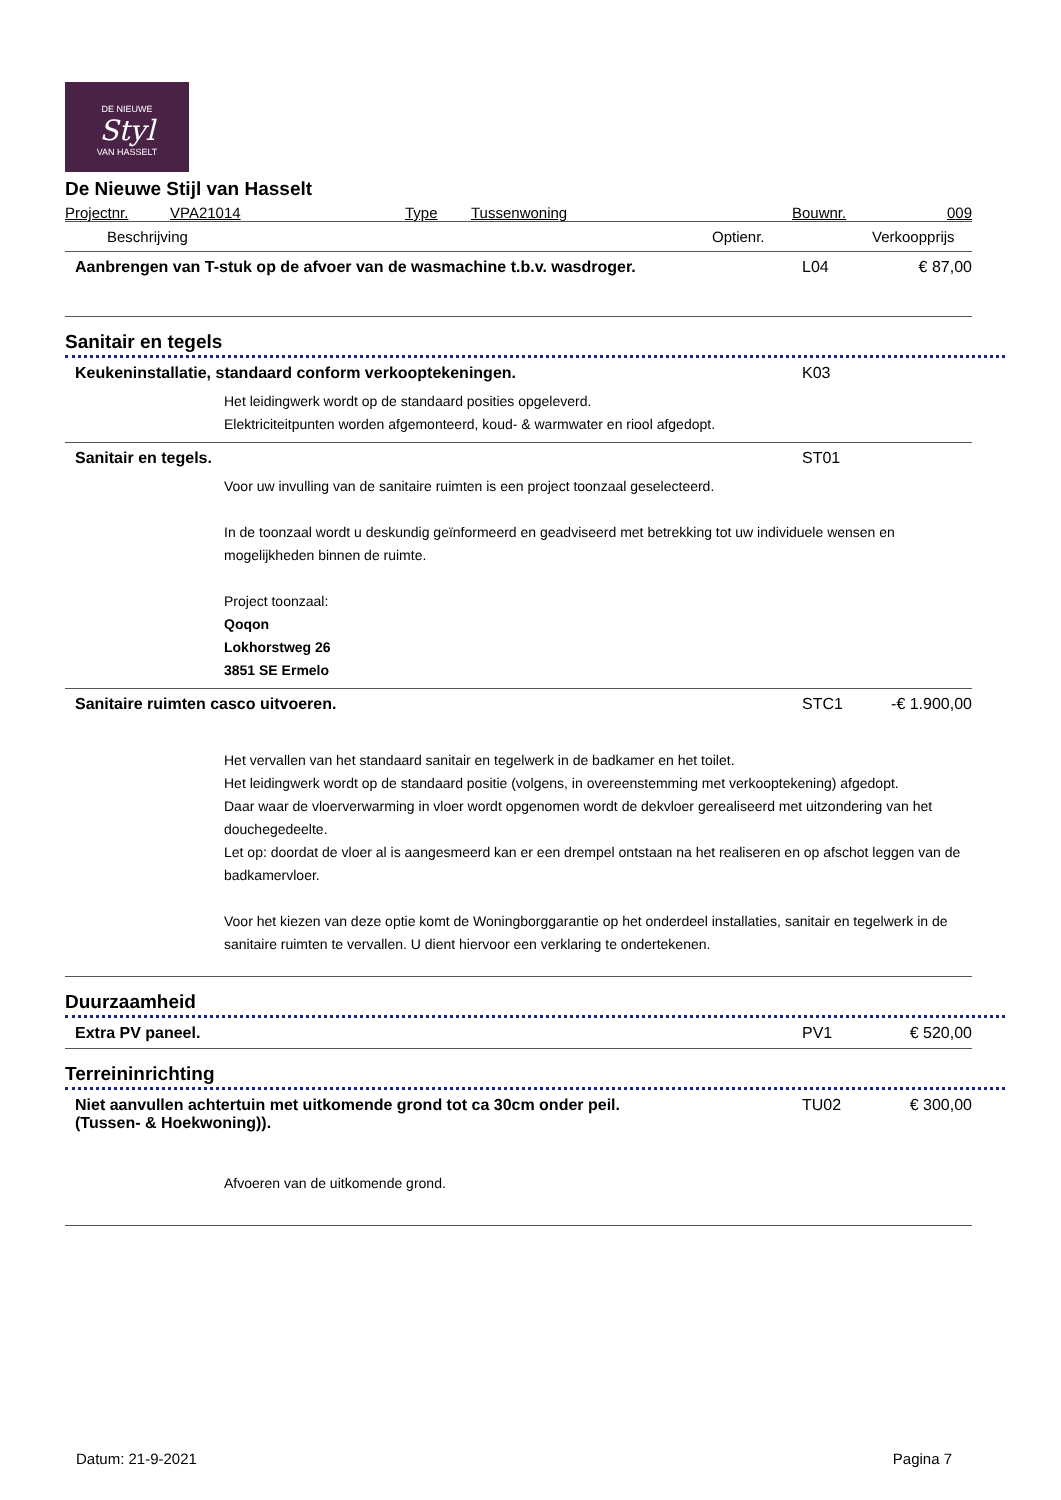DE NIEUWE
Styl
VAN HASSELT
De Nieuwe Stijl van Hasselt
| Projectnr. | VPA21014 | Type | Tussenwoning | Bouwnr. | 009 |
| Beschrijving | Optienr. | Verkoopprijs |
| --- | --- | --- |
Aanbrengen van T-stuk op de afvoer van de wasmachine t.b.v. wasdroger.
L04 € 87,00
Sanitair en tegels
Keukeninstallatie, standaard conform verkooptekeningen.
K03
Het leidingwerk wordt op de standaard posities opgeleverd.
Elektriciteitpunten worden afgemonteerd, koud- & warmwater en riool afgedopt.
Sanitair en tegels. ST01
Voor uw invulling van de sanitaire ruimten is een project toonzaal geselecteerd.
In de toonzaal wordt u deskundig geïnformeerd en geadviseerd met betrekking tot uw individuele wensen en mogelijkheden binnen de ruimte.
Project toonzaal:
Qoqon
Lokhorstweg 26
3851 SE Ermelo
Sanitaire ruimten casco uitvoeren.
STC1 -€ 1.900,00
Het vervallen van het standaard sanitair en tegelwerk in de badkamer en het toilet.
Het leidingwerk wordt op de standaard positie (volgens, in overeenstemming met verkooptekening) afgedopt.
Daar waar de vloerverwarming in vloer wordt opgenomen wordt de dekvloer gerealiseerd met uitzondering van het douchegedeelte.
Let op: doordat de vloer al is aangesmeerd kan er een drempel ontstaan na het realiseren en op afschot leggen van de badkamervloer.
Voor het kiezen van deze optie komt de Woningborggarantie op het onderdeel installaties, sanitair en tegelwerk in de sanitaire ruimten te vervallen. U dient hiervoor een verklaring te ondertekenen.
Duurzaamheid
Extra PV paneel. PV1 € 520,00
Terreininrichting
Niet aanvullen achtertuin met uitkomende grond tot ca 30cm onder peil.
(Tussen- & Hoekwoning)).
TU02 € 300,00
Afvoeren van de uitkomende grond.
Datum: 21-9-2021 Pagina 7